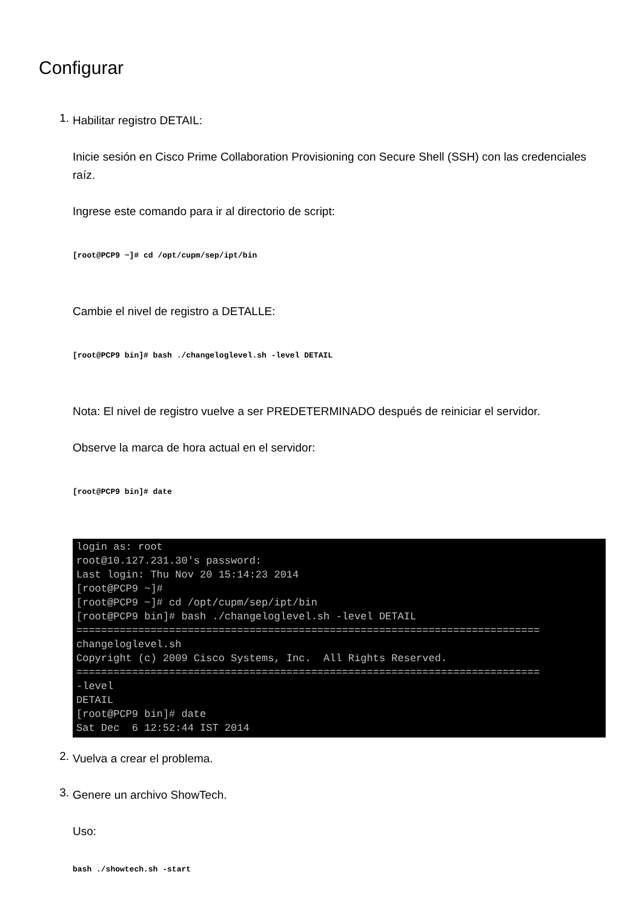Configurar
1.
Habilitar registro DETAIL:
Inicie sesión en Cisco Prime Collaboration Provisioning con Secure Shell (SSH) con las credenciales raíz.
Ingrese este comando para ir al directorio de script:
[root@PCP9 ~]# cd /opt/cupm/sep/ipt/bin
Cambie el nivel de registro a DETALLE:
[root@PCP9 bin]# bash ./changeloglevel.sh -level DETAIL
Nota: El nivel de registro vuelve a ser PREDETERMINADO después de reiniciar el servidor.
Observe la marca de hora actual en el servidor:
[root@PCP9 bin]# date
login as: root root@10.127.231.30's password: Last login: Thu Nov 20 15:14:23 2014 [root@PCP9 ~]# [root@PCP9 ~]# cd /opt/cupm/sep/ipt/bin [root@PCP9 bin]# bash ./changeloglevel.sh -level DETAIL =========================================================================== changeloglevel.sh Copyright (c) 2009 Cisco Systems, Inc. All Rights Reserved. =========================================================================== -level DETAIL [root@PCP9 bin]# date Sat Dec 6 12:52:44 IST 2014
2.
Vuelva a crear el problema.
3.
Genere un archivo ShowTech.
Uso:
bash ./showtech.sh -start